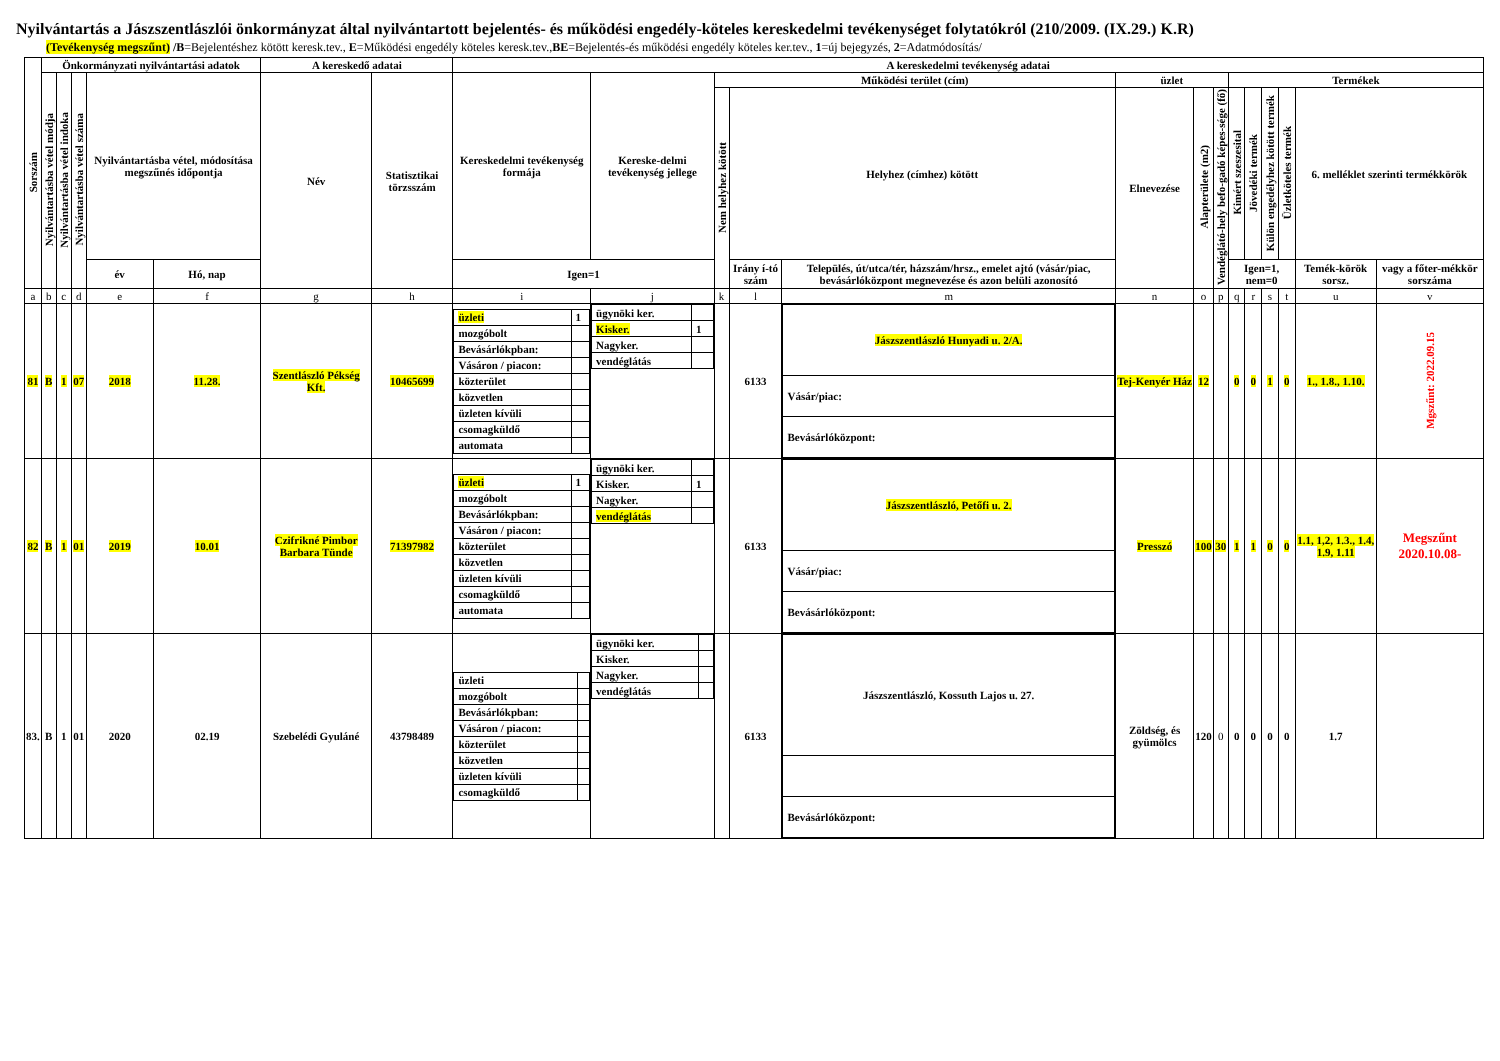Nyilvántartás a Jászszentlászlói önkormányzat által nyilvántartott bejelentés- és működési engedély-köteles kereskedelmi tevékenységet folytatókról (210/2009. (IX.29.) K.R)
(Tevékenység megszűnt) /B=Bejelentéshez kötött keresk.tev., E=Működési engedély köteles keresk.tev.,BE=Bejelentés-és működési engedély köteles ker.tev., 1=új bejegyzés, 2=Adatmódosítás/
| Sorszám | Önkormányzati nyilvántartási adatok | | | | | A kereskedő adatai | | A kereskedelmi tevékenység adatai | | | | | | | | | | | | | |
| --- | --- | --- | --- | --- | --- | --- | --- | --- | --- | --- | --- | --- | --- | --- | --- | --- | --- | --- | --- | --- | --- |
| | Nyilvántartásba vétel módja | Nyilvántartásba vétel indoka | Nyilvántartásba vétel száma | Nyilvántartásba vétel, módosítása megszűnés időpontja | | Név | Statisztikai törzsszám | Kereskedelmi tevékenység formája | Kereske-delmi tevékenység jellege | Működési terület (cím) | | | üzlet | | | Termékek | | | | | |
| | | | | | | | | | | Nem helyhez kötött | Helyhez (címhez) kötött | | Elnevezése | Alapterülete (m2) | Vendéglátó-hely befo-gadó képes-sége (fő) | Kimért szeszesital | Jövedéki termék | Külön engedélyhez kötött termék | Üzletköteles termék | 6. melléklet szerinti termékkörök | |
| | | | | év | Hó, nap | | | Igen=1 | | | Irány í-tó szám | Település, út/utca/tér, házszám/hrsz., emelet ajtó (vásár/piac, bevásárlóközpont megnevezése és azon belüli azonosító | | | | Igen=1, nem=0 | | | | Temék-körök sorsz. | vagy a főter-mékkör sorszáma |
| a | b | c | d | e | f | g | h | i | j | k | l | m | n | o | p | q | r | s | t | u | v |
| 81 | B | 1 | 07 | 2018 | 11.28. | Szentlászló Pékség Kft. | 10465699 | / üzleti / 1 / / mozgóbolt / / / Bevásárlókpban: / / / Vásáron / piacon: / / / közterület / / / közvetlen / / / üzleten kívüli / / / csomagküldő / / / automata / / | / ügynöki ker. / / / Kisker. / 1 / / Nagyker. / / / vendéglátás / / | | 6133 | / Jászszentlászló Hunyadi u. 2/A. / / Vásár/piac: / / Bevásárlóközpont: / | Tej-Kenyér Ház | 12 | | 0 | 0 | 1 | 0 | 1., 1.8., 1.10. | Mgszűnt: 2022.09.15 |
| 82 | B | 1 | 01 | 2019 | 10.01 | Czifrikné Pimbor Barbara Tünde | 71397982 | / üzleti / 1 / / mozgóbolt / / / Bevásárlókpban: / / / Vásáron / piacon: / / / közterület / / / közvetlen / / / üzleten kívüli / / / csomagküldő / / / automata / / | / ügynöki ker. / / / Kisker. / 1 / / Nagyker. / / / vendéglátás / / | | 6133 | / Jászszentlászló, Petőfi u. 2. / / Vásár/piac: / / Bevásárlóközpont: / | Presszó | 100 | 30 | 1 | 1 | 0 | 0 | 1.1, 1,2, 1.3., 1.4, 1.9, 1.11 | Megszűnt 2020.10.08- |
| 83. | B | 1 | 01 | 2020 | 02.19 | Szebelédi Gyuláné | 43798489 | / üzleti / / / mozgóbolt / / / Bevásárlókpban: / / / Vásáron / piacon: / / / közterület / / / közvetlen / / / üzleten kívüli / / / csomagküldő / / | / ügynöki ker. / / / Kisker. / / / Nagyker. / / / vendéglátás / / | | 6133 | / Jászszentlászló, Kossuth Lajos u. 27. / / Bevásárlóközpont: / | Zöldség, és gyümölcs | 120 | 0 | 0 | 0 | 0 | 0 | 1.7 | |